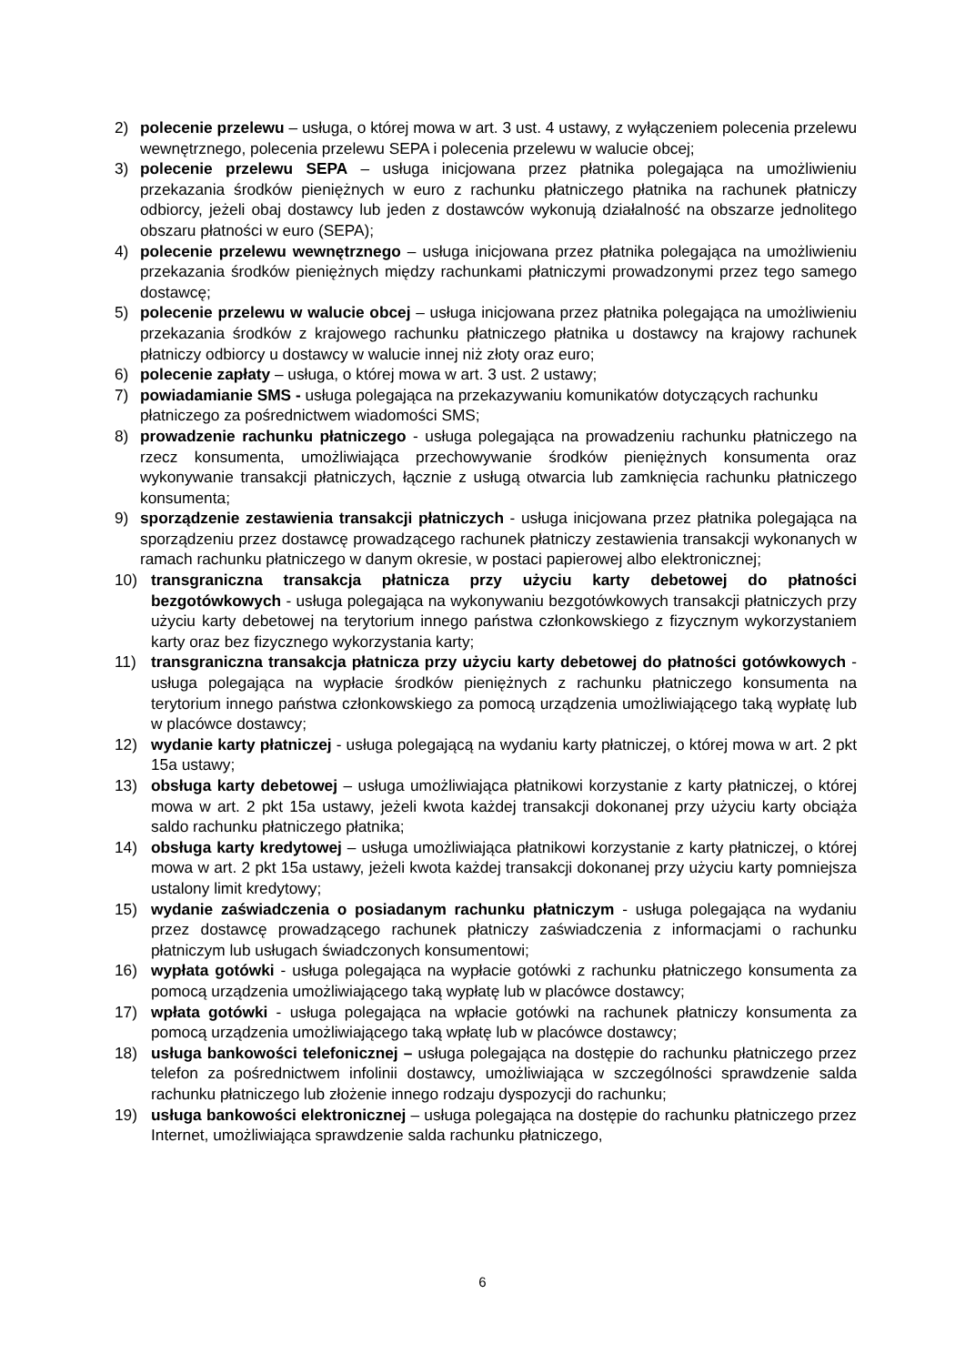2) polecenie przelewu – usługa, o której mowa w art. 3 ust. 4 ustawy, z wyłączeniem polecenia przelewu wewnętrznego, polecenia przelewu SEPA i polecenia przelewu w walucie obcej;
3) polecenie przelewu SEPA – usługa inicjowana przez płatnika polegająca na umożliwieniu przekazania środków pieniężnych w euro z rachunku płatniczego płatnika na rachunek płatniczy odbiorcy, jeżeli obaj dostawcy lub jeden z dostawców wykonują działalność na obszarze jednolitego obszaru płatności w euro (SEPA);
4) polecenie przelewu wewnętrznego – usługa inicjowana przez płatnika polegająca na umożliwieniu przekazania środków pieniężnych między rachunkami płatniczymi prowadzonymi przez tego samego dostawcę;
5) polecenie przelewu w walucie obcej – usługa inicjowana przez płatnika polegająca na umożliwieniu przekazania środków z krajowego rachunku płatniczego płatnika u dostawcy na krajowy rachunek płatniczy odbiorcy u dostawcy w walucie innej niż złoty oraz euro;
6) polecenie zapłaty – usługa, o której mowa w art. 3 ust. 2 ustawy;
7) powiadamianie SMS - usługa polegająca na przekazywaniu komunikatów dotyczących rachunku płatniczego za pośrednictwem wiadomości SMS;
8) prowadzenie rachunku płatniczego - usługa polegająca na prowadzeniu rachunku płatniczego na rzecz konsumenta, umożliwiająca przechowywanie środków pieniężnych konsumenta oraz wykonywanie transakcji płatniczych, łącznie z usługą otwarcia lub zamknięcia rachunku płatniczego konsumenta;
9) sporządzenie zestawienia transakcji płatniczych - usługa inicjowana przez płatnika polegająca na sporządzeniu przez dostawcę prowadzącego rachunek płatniczy zestawienia transakcji wykonanych w ramach rachunku płatniczego w danym okresie, w postaci papierowej albo elektronicznej;
10) transgraniczna transakcja płatnicza przy użyciu karty debetowej do płatności bezgotówkowych - usługa polegająca na wykonywaniu bezgotówkowych transakcji płatniczych przy użyciu karty debetowej na terytorium innego państwa członkowskiego z fizycznym wykorzystaniem karty oraz bez fizycznego wykorzystania karty;
11) transgraniczna transakcja płatnicza przy użyciu karty debetowej do płatności gotówkowych - usługa polegająca na wypłacie środków pieniężnych z rachunku płatniczego konsumenta na terytorium innego państwa członkowskiego za pomocą urządzenia umożliwiającego taką wypłatę lub w placówce dostawcy;
12) wydanie karty płatniczej - usługa polegającą na wydaniu karty płatniczej, o której mowa w art. 2 pkt 15a ustawy;
13) obsługa karty debetowej – usługa umożliwiająca płatnikowi korzystanie z karty płatniczej, o której mowa w art. 2 pkt 15a ustawy, jeżeli kwota każdej transakcji dokonanej przy użyciu karty obciąża saldo rachunku płatniczego płatnika;
14) obsługa karty kredytowej – usługa umożliwiająca płatnikowi korzystanie z karty płatniczej, o której mowa w art. 2 pkt 15a ustawy, jeżeli kwota każdej transakcji dokonanej przy użyciu karty pomniejsza ustalony limit kredytowy;
15) wydanie zaświadczenia o posiadanym rachunku płatniczym - usługa polegająca na wydaniu przez dostawcę prowadzącego rachunek płatniczy zaświadczenia z informacjami o rachunku płatniczym lub usługach świadczonych konsumentowi;
16) wypłata gotówki - usługa polegająca na wypłacie gotówki z rachunku płatniczego konsumenta za pomocą urządzenia umożliwiającego taką wypłatę lub w placówce dostawcy;
17) wpłata gotówki - usługa polegająca na wpłacie gotówki na rachunek płatniczy konsumenta za pomocą urządzenia umożliwiającego taką wpłatę lub w placówce dostawcy;
18) usługa bankowości telefonicznej – usługa polegająca na dostępie do rachunku płatniczego przez telefon za pośrednictwem infolinii dostawcy, umożliwiająca w szczególności sprawdzenie salda rachunku płatniczego lub złożenie innego rodzaju dyspozycji do rachunku;
19) usługa bankowości elektronicznej – usługa polegająca na dostępie do rachunku płatniczego przez Internet, umożliwiająca sprawdzenie salda rachunku płatniczego,
6